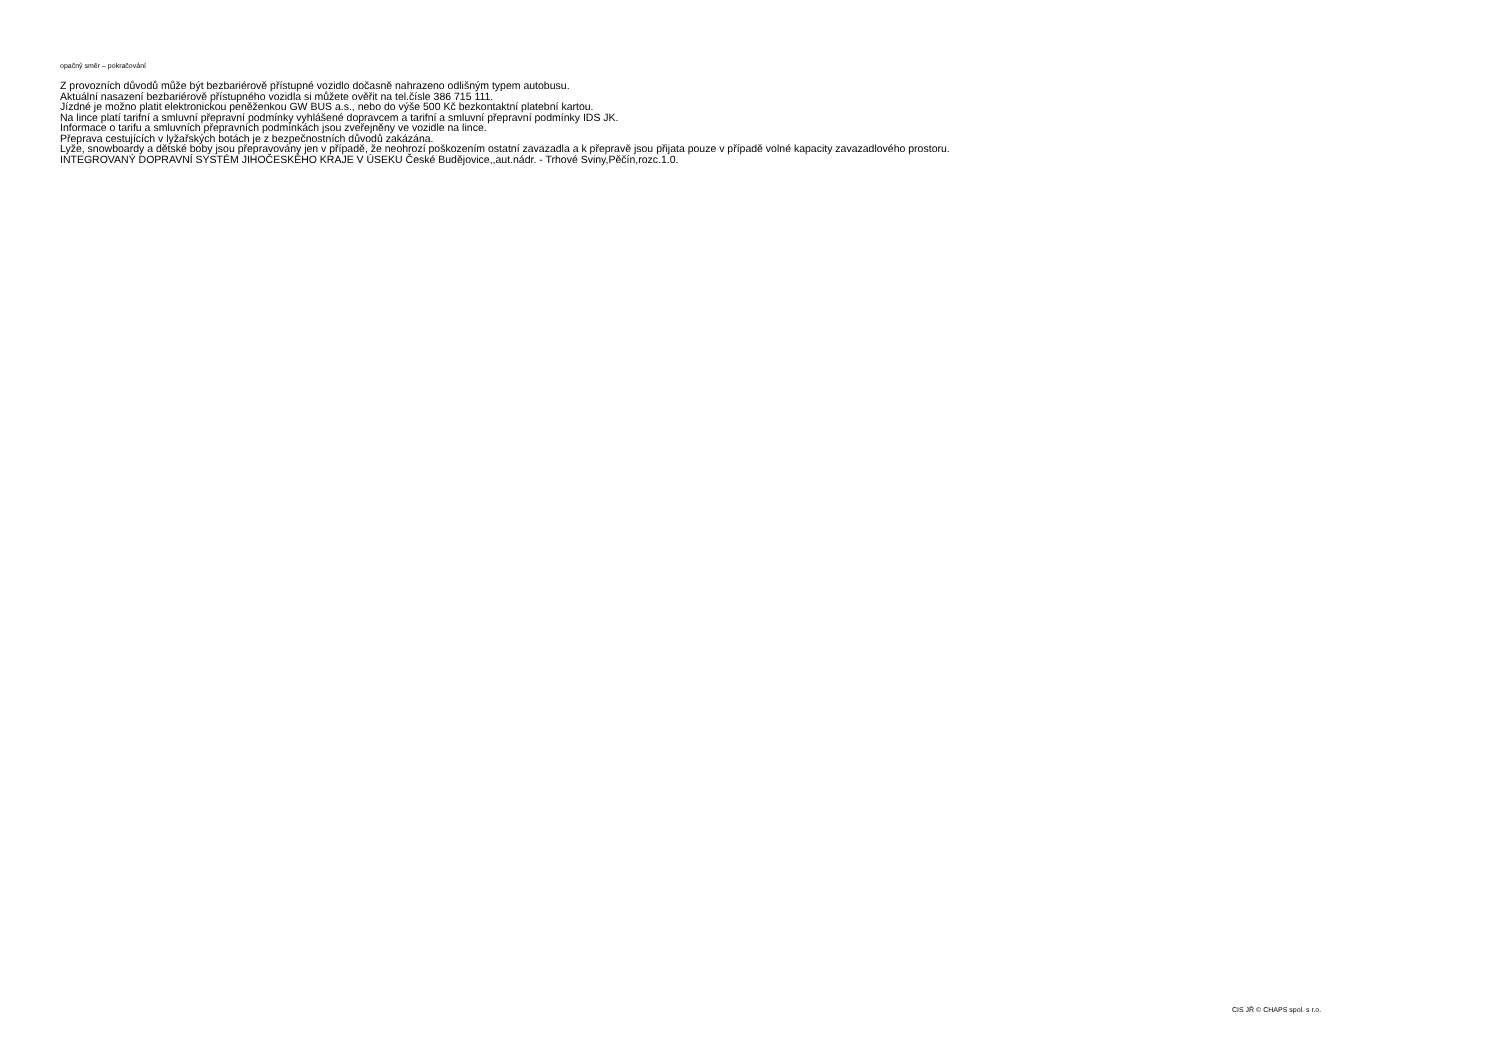opačný směr – pokračování
Z provozních důvodů může být bezbariérově přístupné vozidlo dočasně nahrazeno odlišným typem autobusu.
Aktuální nasazení bezbariérově přístupného vozidla si můžete ověřit na tel.čísle 386 715 111.
Jízdné je možno platit elektronickou peněženkou GW BUS a.s., nebo do výše 500 Kč bezkontaktní platební kartou.
Na lince platí tarifní a smluvní přepravní podmínky vyhlášené dopravcem a tarifní a smluvní přepravní podmínky IDS JK.
Informace o tarifu a smluvních přepravních podmínkách jsou zveřejněny ve vozidle na lince.
Přeprava cestujících v lyžařských botách je z bezpečnostních důvodů zakázána.
Lyže, snowboardy a dětské boby jsou přepravovány jen v případě, že neohrozí poškozením ostatní zavazadla a k přepravě jsou přijata pouze v případě volné kapacity zavazadlového prostoru.
INTEGROVANÝ DOPRAVNÍ SYSTÉM JIHOČESKÉHO KRAJE V ÚSEKU České Budějovice,,aut.nádr. - Trhové Sviny,Pěčín,rozc.1.0.
CIS JŘ © CHAPS spol. s r.o.